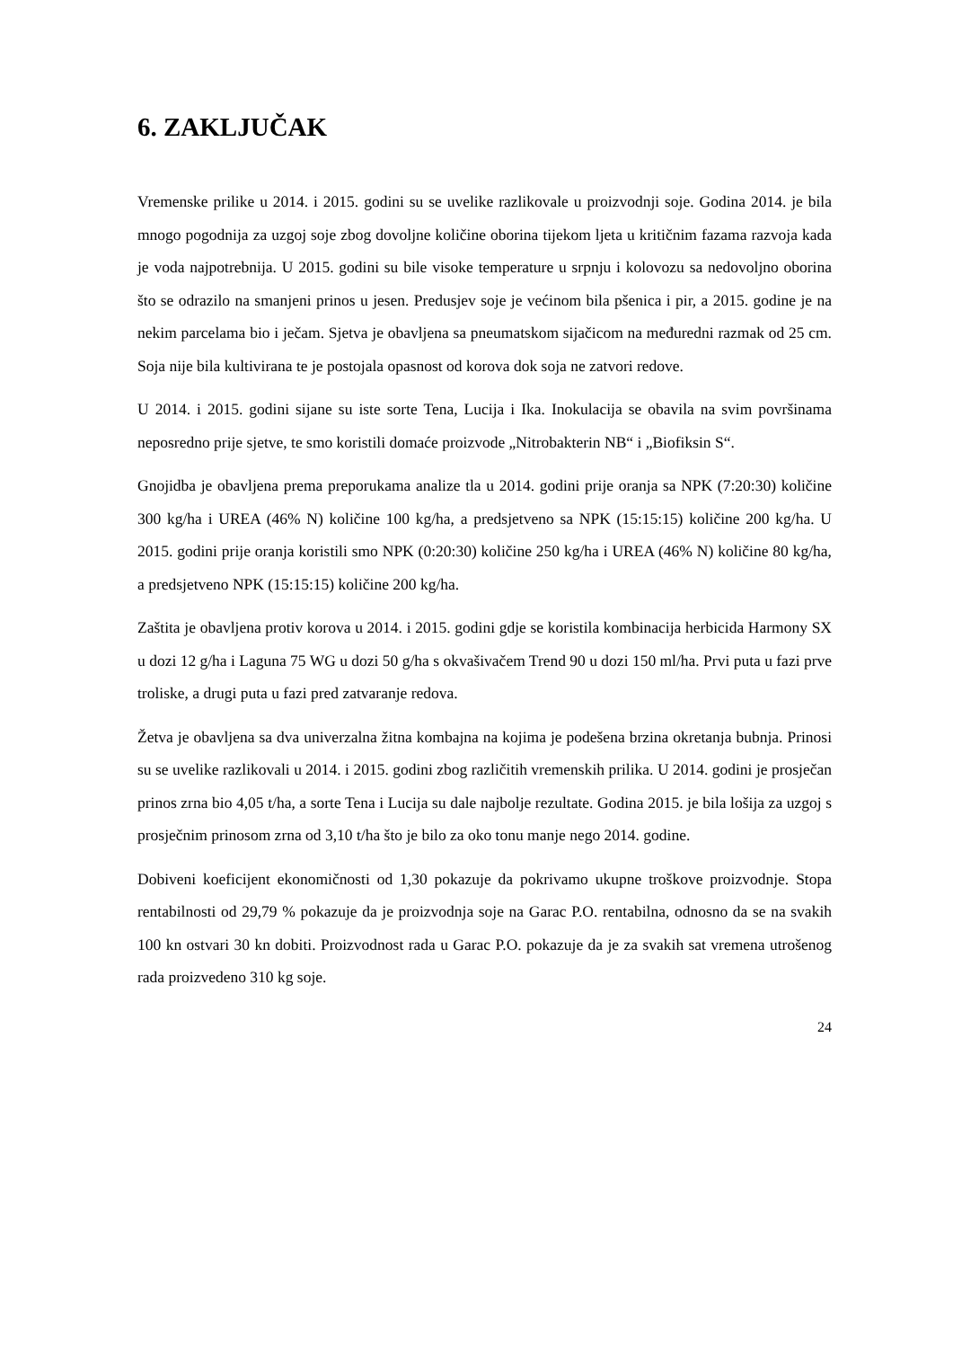6. ZAKLJUČAK
Vremenske prilike u 2014. i 2015. godini su se uvelike razlikovale u proizvodnji soje. Godina 2014. je bila mnogo pogodnija za uzgoj soje zbog dovoljne količine oborina tijekom ljeta u kritičnim fazama razvoja kada je voda najpotrebnija. U 2015. godini su bile visoke temperature u srpnju i kolovozu sa nedovoljno oborina što se odrazilo na smanjeni prinos u jesen. Predusjev soje je većinom bila pšenica i pir, a 2015. godine je na nekim parcelama bio i ječam. Sjetva je obavljena sa pneumatskom sijačicom na međuredni razmak od 25 cm. Soja nije bila kultivirana te je postojala opasnost od korova dok soja ne zatvori redove.
U 2014. i 2015. godini sijane su iste sorte Tena, Lucija i Ika. Inokulacija se obavila na svim površinama neposredno prije sjetve, te smo koristili domaće proizvode „Nitrobakterin NB“ i „Biofiksin S“.
Gnojidba je obavljena prema preporukama analize tla u 2014. godini prije oranja sa NPK (7:20:30) količine 300 kg/ha i UREA (46% N) količine 100 kg/ha, a predsjetveno sa NPK (15:15:15) količine 200 kg/ha. U 2015. godini prije oranja koristili smo NPK (0:20:30) količine 250 kg/ha i UREA (46% N) količine 80 kg/ha, a predsjetveno NPK (15:15:15) količine 200 kg/ha.
Zaštita je obavljena protiv korova u 2014. i 2015. godini gdje se koristila kombinacija herbicida Harmony SX u dozi 12 g/ha i Laguna 75 WG u dozi 50 g/ha s okvašivačem Trend 90 u dozi 150 ml/ha. Prvi puta u fazi prve troliske, a drugi puta u fazi pred zatvaranje redova.
Žetva je obavljena sa dva univerzalna žitna kombajna na kojima je podešena brzina okretanja bubnja. Prinosi su se uvelike razlikovali u 2014. i 2015. godini zbog različitih vremenskih prilika. U 2014. godini je prosječan prinos zrna bio 4,05 t/ha, a sorte Tena i Lucija su dale najbolje rezultate. Godina 2015. je bila lošija za uzgoj s prosječnim prinosom zrna od 3,10 t/ha što je bilo za oko tonu manje nego 2014. godine.
Dobiveni koeficijent ekonomičnosti od 1,30 pokazuje da pokrivamo ukupne troškove proizvodnje. Stopa rentabilnosti od 29,79 % pokazuje da je proizvodnja soje na Garac P.O. rentabilna, odnosno da se na svakih 100 kn ostvari 30 kn dobiti. Proizvodnost rada u Garac P.O. pokazuje da je za svakih sat vremena utrošenog rada proizvedeno 310 kg soje.
24